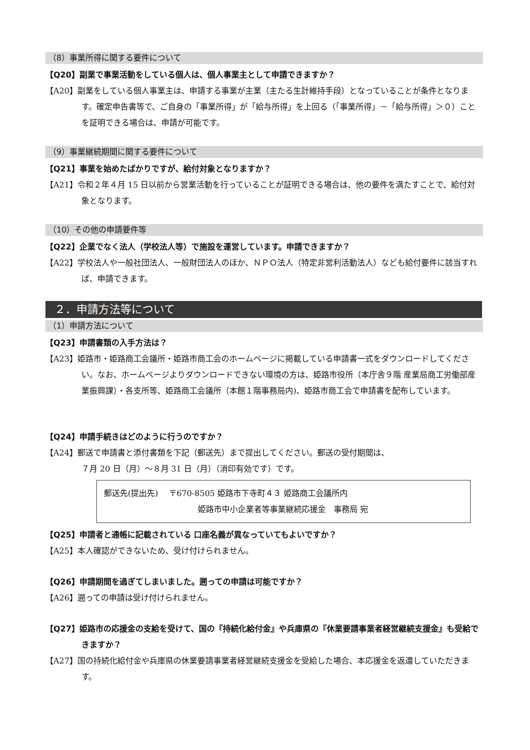（8）事業所得に関する要件について
【Q20】副業で事業活動をしている個人は、個人事業主として申請できますか？
【A20】副業をしている個人事業主は、申請する事業が主業（主たる生計維持手段）となっていることが条件となります。確定申告書等で、ご自身の「事業所得」が「給与所得」を上回る（「事業所得」－「給与所得」＞０）ことを証明できる場合は、申請が可能です。
（9）事業継続期間に関する要件について
【Q21】事業を始めたばかりですが、給付対象となりますか？
【A21】令和２年４月 15 日以前から営業活動を行っていることが証明できる場合は、他の要件を満たすことで、給付対象となります。
（10）その他の申請要件等
【Q22】企業でなく法人（学校法人等）で施設を運営しています。申請できますか？
【A22】学校法人や一般社団法人、一般財団法人のほか、ＮＰＯ法人（特定非営利活動法人）なども給付要件に該当すれば、申請できます。
２．申請方法等について
（1）申請方法について
【Q23】申請書類の入手方法は？
【A23】姫路市・姫路商工会議所・姫路市商工会のホームページに掲載している申請書一式をダウンロードしてください。なお、ホームページよりダウンロードできない環境の方は、姫路市役所（本庁舎９階 産業局商工労働部産業振興課）・各支所等、姫路商工会議所（本館１階事務局内)、姫路市商工会で申請書を配布しています。
【Q24】申請手続きはどのように行うのですか？
【A24】郵送で申請書と添付書類を下記（郵送先）まで提出してください。郵送の受付期間は、
７月 20 日（月）～８月 31 日（月）（消印有効です）です。
郵送先(提出先)　 〒670-8505 姫路市下寺町４３ 姫路商工会議所内
姫路市中小企業者等事業継続応援金　事務局 宛
【Q25】申請者と通帳に記載されている 口座名義が異なっていてもよいですか？
【A25】本人確認ができないため、受け付けられません。
【Q26】申請期間を過ぎてしまいました。遡っての申請は可能ですか？
【A26】遡っての申請は受け付けられません。
【Q27】姫路市の応援金の支給を受けて、国の『持続化給付金』や兵庫県の『休業要請事業者経営継続支援金』も受給できますか？
【A27】国の持続化給付金や兵庫県の休業要請事業者経営継続支援金を受給した場合、本応援金を返還していただきます。